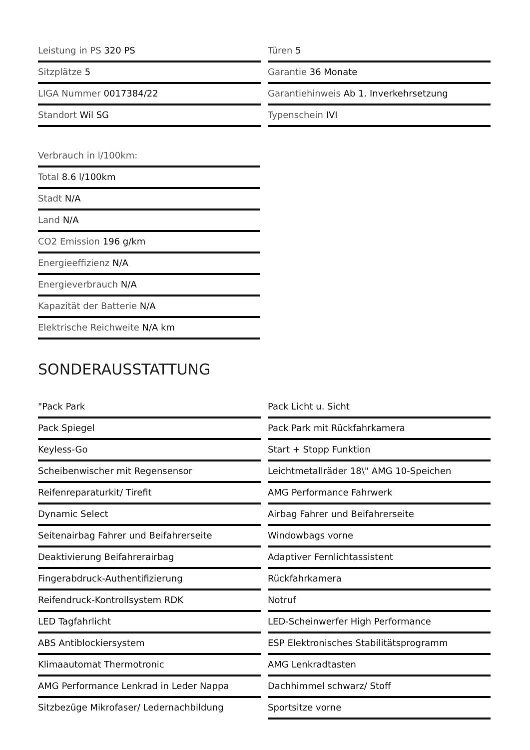Leistung in PS 320 PS
Türen 5
Sitzplätze 5
Garantie 36 Monate
LIGA Nummer 0017384/22
Garantiehinweis Ab 1. Inverkehrsetzung
Standort Wil SG
Typenschein IVI
Verbrauch in l/100km:
Total 8.6 l/100km
Stadt N/A
Land N/A
CO2 Emission 196 g/km
Energieeffizienz N/A
Energieverbrauch N/A
Kapazität der Batterie N/A
Elektrische Reichweite N/A km
SONDERAUSSTATTUNG
"Pack Park
Pack Licht u. Sicht
Pack Spiegel
Pack Park mit Rückfahrkamera
Keyless-Go
Start + Stopp Funktion
Scheibenwischer mit Regensensor
Leichtmetallräder 18\" AMG 10-Speichen
Reifenreparaturkit/ Tirefit
AMG Performance Fahrwerk
Dynamic Select
Airbag Fahrer und Beifahrerseite
Seitenairbag Fahrer und Beifahrerseite
Windowbags vorne
Deaktivierung Beifahrerairbag
Adaptiver Fernlichtassistent
Fingerabdruck-Authentifizierung
Rückfahrkamera
Reifendruck-Kontrollsystem RDK
Notruf
LED Tagfahrlicht
LED-Scheinwerfer High Performance
ABS Antiblockiersystem
ESP Elektronisches Stabilitätsprogramm
Klimaautomat Thermotronic
AMG Lenkradtasten
AMG Performance Lenkrad in Leder Nappa
Dachhimmel schwarz/ Stoff
Sitzbezüge Mikrofaser/ Ledernachbildung
Sportsitze vorne